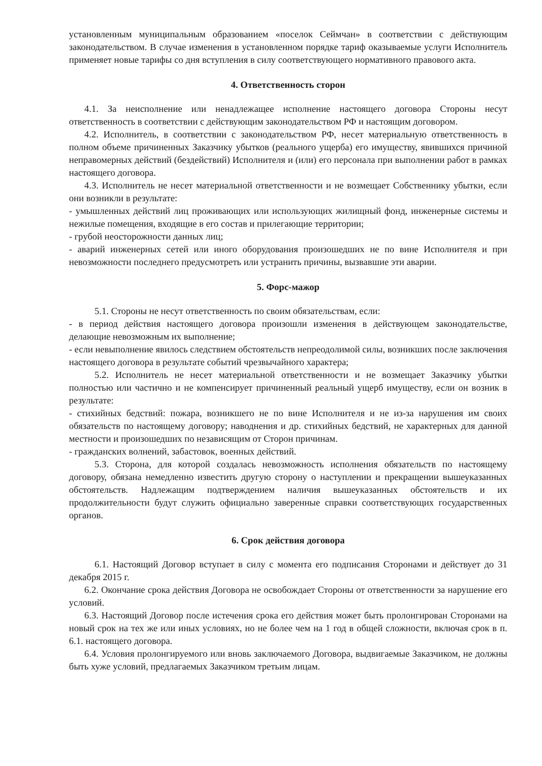установленным муниципальным образованием «поселок Сеймчан» в соответствии с действующим законодательством. В случае изменения в установленном порядке тариф оказываемые услуги Исполнитель применяет новые тарифы со дня вступления в силу соответствующего нормативного правового акта.
4. Ответственность сторон
4.1. За неисполнение или ненадлежащее исполнение настоящего договора Стороны несут ответственность в соответствии с действующим законодательством РФ и настоящим договором.
4.2. Исполнитель, в соответствии с законодательством РФ, несет материальную ответственность в полном объеме причиненных Заказчику убытков (реального ущерба) его имуществу, явившихся причиной неправомерных действий (бездействий) Исполнителя и (или) его персонала при выполнении работ в рамках настоящего договора.
4.3. Исполнитель не несет материальной ответственности и не возмещает Собственнику убытки, если они возникли в результате:
- умышленных действий лиц проживающих или использующих жилищный фонд, инженерные системы и нежилые помещения, входящие в его состав и прилегающие территории;
- грубой неосторожности данных лиц;
- аварий инженерных сетей или иного оборудования произошедших не по вине Исполнителя и при невозможности последнего предусмотреть или устранить причины, вызвавшие эти аварии.
5. Форс-мажор
5.1. Стороны не несут ответственность по своим обязательствам, если:
- в период действия настоящего договора произошли изменения в действующем законодательстве, делающие невозможным их выполнение;
- если невыполнение явилось следствием обстоятельств непреодолимой силы, возникших после заключения настоящего договора в результате событий чрезвычайного характера;
5.2. Исполнитель не несет материальной ответственности и не возмещает Заказчику убытки полностью или частично и не компенсирует причиненный реальный ущерб имуществу, если он возник в результате:
- стихийных бедствий: пожара, возникшего не по вине Исполнителя и не из-за нарушения им своих обязательств по настоящему договору; наводнения и др. стихийных бедствий, не характерных для данной местности и произошедших по независящим от Сторон причинам.
- гражданских волнений, забастовок, военных действий.
5.3. Сторона, для которой создалась невозможность исполнения обязательств по настоящему договору, обязана немедленно известить другую сторону о наступлении и прекращении вышеуказанных обстоятельств. Надлежащим подтверждением наличия вышеуказанных обстоятельств и их продолжительности будут служить официально заверенные справки соответствующих государственных органов.
6. Срок действия договора
6.1. Настоящий Договор вступает в силу с момента его подписания Сторонами и действует до 31 декабря 2015 г.
6.2. Окончание срока действия Договора не освобождает Стороны от ответственности за нарушение его условий.
6.3. Настоящий Договор после истечения срока его действия может быть пролонгирован Сторонами на новый срок на тех же или иных условиях, но не более чем на 1 год в общей сложности, включая срок в п. 6.1. настоящего договора.
6.4. Условия пролонгируемого или вновь заключаемого Договора, выдвигаемые Заказчиком, не должны быть хуже условий, предлагаемых Заказчиком третьим лицам.